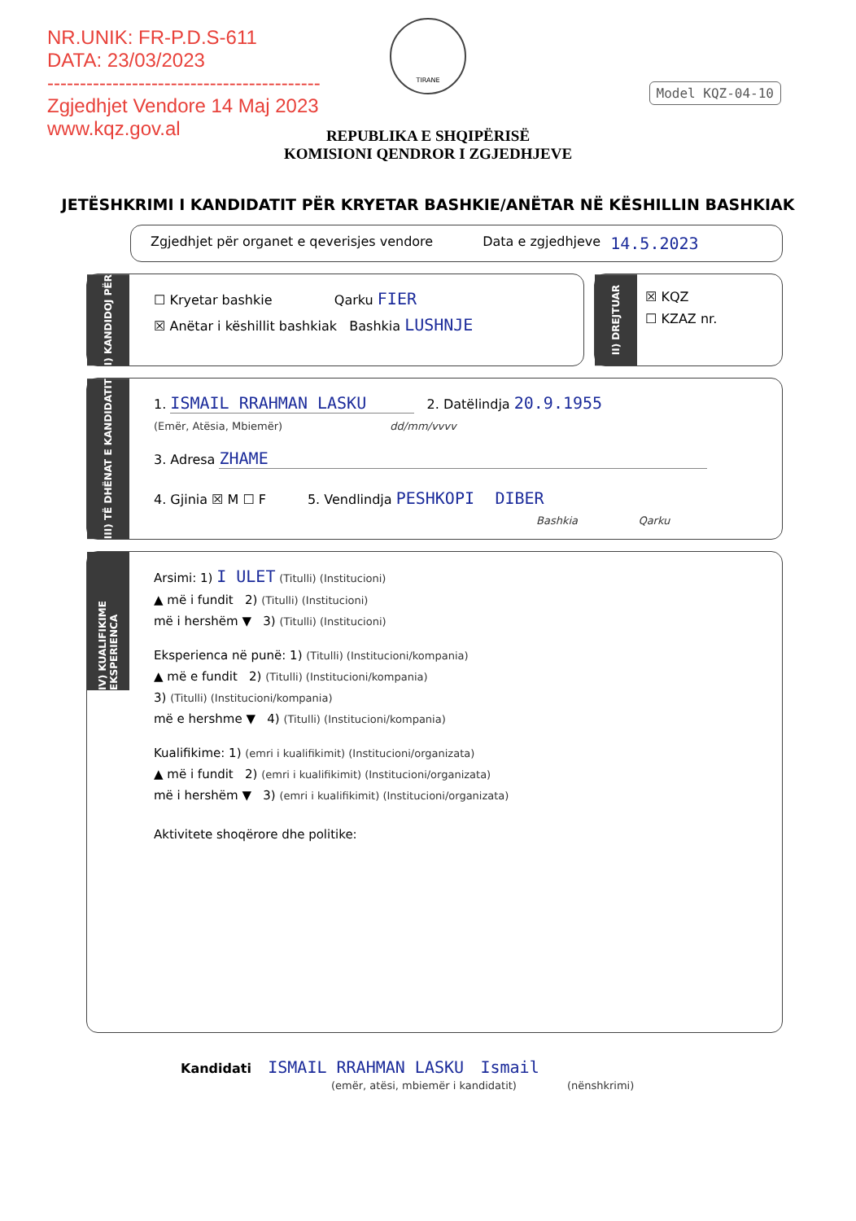NR.UNIK: FR-P.D.S-611
DATA: 23/03/2023
------------------------------------------
Zgjedhjet Vendore 14 Maj 2023
www.kqz.gov.al
Model KQZ-04-10
TIRANE
REPUBLIKA E SHQIPËRISË
KOMISIONI QENDROR I ZGJEDHJEVE
JETËSHKRIMI I KANDIDATIT PËR KRYETAR BASHKIE/ANËTAR NË KËSHILLIN BASHKIAK
Zgjedhjet për organet e qeverisjes vendore Data e zgjedhjeve 14.5.2023
I) KANDIDOJ PËR
☐ Kryetar bashkie Qarku FIER
☒ Anëtar i këshillit bashkiak Bashkia LUSHNJE
II) DREJTUAR
☒ KQZ
☐ KZAZ nr.
III) TË DHËNAT E KANDIDATIT
1. ISMAIL RRAHMAN LASKU 2. Datëlindja 20.9.1955
(Emër, Atësia, Mbiemër) dd/mm/vvvv
3. Adresa ZHAME
4. Gjinia ☒ M ☐ F 5. Vendlindja PESHKOPI DIBER
Bashkia Qarku
IV) KUALIFIKIME EKSPERIENCA
Arsimi: 1) I ULET (Titulli) (Institucioni)
▲ më i fundit 2) (Titulli) (Institucioni)
më i hershëm ▼ 3) (Titulli) (Institucioni)
Eksperienca në punë: 1) (Titulli) (Institucioni/kompania)
▲ më e fundit 2) (Titulli) (Institucioni/kompania)
3) (Titulli) (Institucioni/kompania)
më e hershme ▼ 4) (Titulli) (Institucioni/kompania)
Kualifikime: 1) (emri i kualifikimit) (Institucioni/organizata)
▲ më i fundit 2) (emri i kualifikimit) (Institucioni/organizata)
më i hershëm ▼ 3) (emri i kualifikimit) (Institucioni/organizata)
Aktivitete shoqërore dhe politike:
Kandidati ISMAIL RRAHMAN LASKU Ismail
(emër, atësi, mbiemër i kandidatit) (nënshkrimi)